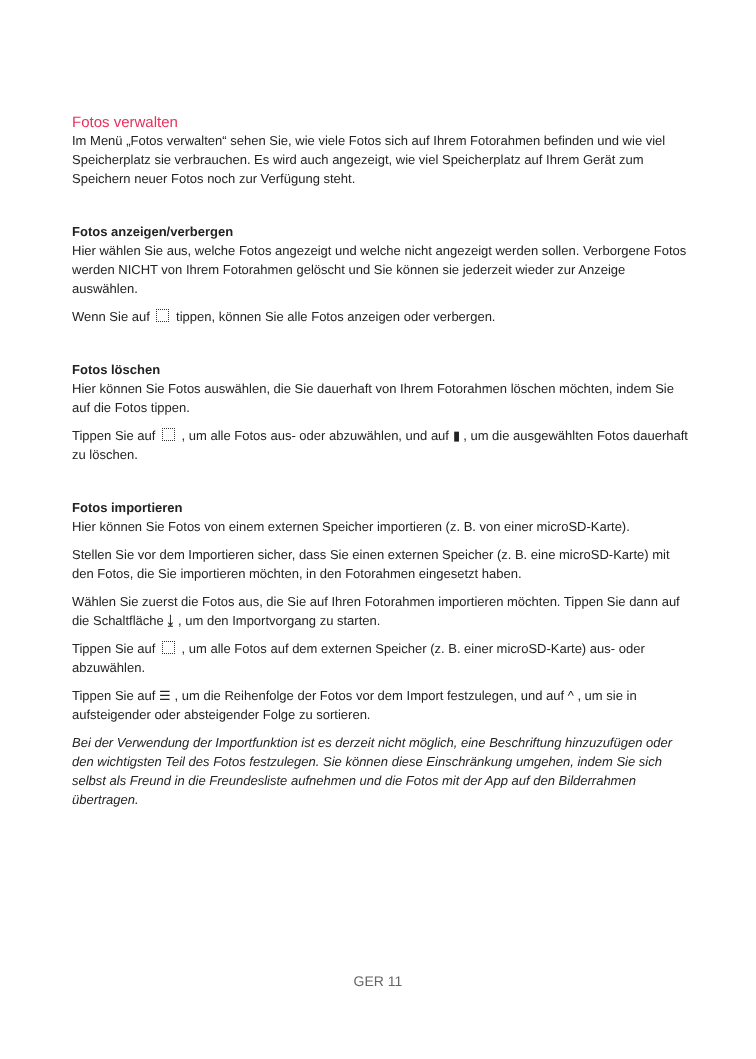Fotos verwalten
Im Menü „Fotos verwalten“ sehen Sie, wie viele Fotos sich auf Ihrem Fotorahmen befinden und wie viel Speicherplatz sie verbrauchen. Es wird auch angezeigt, wie viel Speicherplatz auf Ihrem Gerät zum Speichern neuer Fotos noch zur Verfügung steht.
Fotos anzeigen/verbergen
Hier wählen Sie aus, welche Fotos angezeigt und welche nicht angezeigt werden sollen. Verborgene Fotos werden NICHT von Ihrem Fotorahmen gelöscht und Sie können sie jederzeit wieder zur Anzeige auswählen.
Wenn Sie auf tippen, können Sie alle Fotos anzeigen oder verbergen.
Fotos löschen
Hier können Sie Fotos auswählen, die Sie dauerhaft von Ihrem Fotorahmen löschen möchten, indem Sie auf die Fotos tippen.
Tippen Sie auf , um alle Fotos aus- oder abzuwählen, und auf ▮ , um die ausgewählten Fotos dauerhaft zu löschen.
Fotos importieren
Hier können Sie Fotos von einem externen Speicher importieren (z. B. von einer microSD-Karte).
Stellen Sie vor dem Importieren sicher, dass Sie einen externen Speicher (z. B. eine microSD-Karte) mit den Fotos, die Sie importieren möchten, in den Fotorahmen eingesetzt haben.
Wählen Sie zuerst die Fotos aus, die Sie auf Ihren Fotorahmen importieren möchten. Tippen Sie dann auf die Schaltfläche ⤓ , um den Importvorgang zu starten.
Tippen Sie auf , um alle Fotos auf dem externen Speicher (z. B. einer microSD-Karte) aus- oder abzuwählen.
Tippen Sie auf ☰ , um die Reihenfolge der Fotos vor dem Import festzulegen, und auf ^ , um sie in aufsteigender oder absteigender Folge zu sortieren.
Bei der Verwendung der Importfunktion ist es derzeit nicht möglich, eine Beschriftung hinzuzufügen oder den wichtigsten Teil des Fotos festzulegen. Sie können diese Einschränkung umgehen, indem Sie sich selbst als Freund in die Freundesliste aufnehmen und die Fotos mit der App auf den Bilderrahmen übertragen.
GER 11